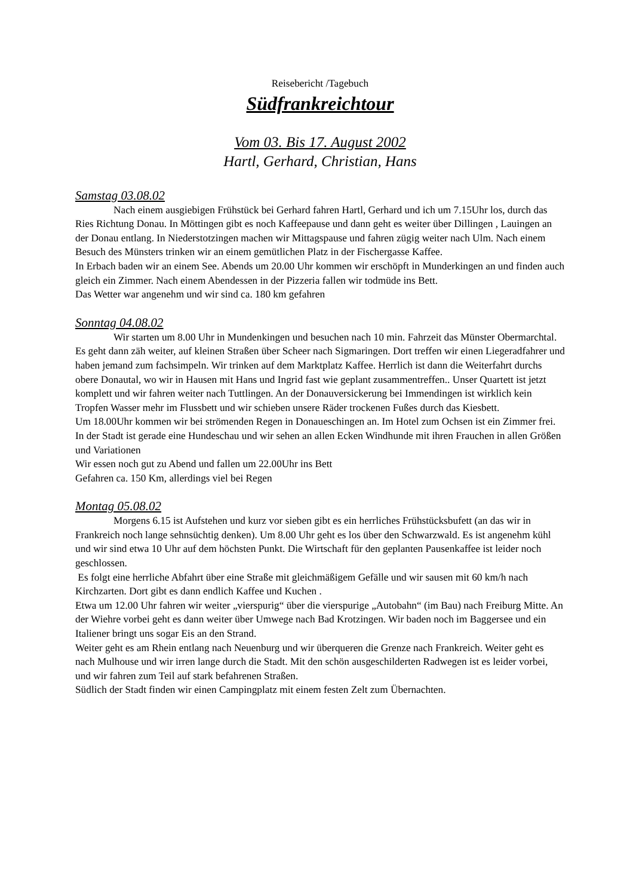Reisebericht /Tagebuch
Südfrankreichtour
Vom 03. Bis 17. August 2002
Hartl, Gerhard, Christian, Hans
Samstag 03.08.02
Nach einem ausgiebigen Frühstück bei Gerhard fahren Hartl, Gerhard und ich um 7.15Uhr los, durch das Ries Richtung Donau. In Möttingen gibt es noch Kaffeepause und dann geht es weiter über Dillingen , Lauingen an der Donau entlang. In Niederstotzingen machen wir Mittagspause und fahren zügig weiter nach Ulm. Nach einem Besuch des Münsters trinken wir an einem gemütlichen Platz in der Fischergasse Kaffee.
In Erbach baden wir an einem See. Abends um 20.00 Uhr kommen wir erschöpft in Munderkingen an und finden auch gleich ein Zimmer. Nach einem Abendessen in der Pizzeria fallen wir todmüde ins Bett.
Das Wetter war angenehm und wir sind ca. 180 km gefahren
Sonntag 04.08.02
Wir starten um 8.00 Uhr in Mundenkingen und besuchen nach 10 min. Fahrzeit das Münster Obermarchtal. Es geht dann zäh weiter, auf kleinen Straßen über Scheer nach Sigmaringen. Dort treffen wir einen Liegeradfahrer und haben jemand zum fachsimpeln. Wir trinken auf dem Marktplatz Kaffee. Herrlich ist dann die Weiterfahrt durchs obere Donautal, wo wir in Hausen mit Hans und Ingrid fast wie geplant zusammentreffen.. Unser Quartett ist jetzt komplett und wir fahren weiter nach Tuttlingen. An der Donauversickerung bei Immendingen ist wirklich kein Tropfen Wasser mehr im Flussbett und wir schieben unsere Räder trockenen Fußes durch das Kiesbett.
Um 18.00Uhr kommen wir bei strömenden Regen in Donaueschingen an. Im Hotel zum Ochsen ist ein Zimmer frei. In der Stadt ist gerade eine Hundeschau und wir sehen an allen Ecken Windhunde mit ihren Frauchen in allen Größen und Variationen
Wir essen noch gut zu Abend und fallen um 22.00Uhr ins Bett
Gefahren ca. 150 Km, allerdings viel bei Regen
Montag 05.08.02
Morgens 6.15 ist Aufstehen und kurz vor sieben gibt es ein herrliches Frühstücksbufett (an das wir in Frankreich noch lange sehnsüchtig denken). Um 8.00 Uhr geht es los über den Schwarzwald. Es ist angenehm kühl und wir sind etwa 10 Uhr auf dem höchsten Punkt. Die Wirtschaft für den geplanten Pausenkaffee ist leider noch geschlossen.
Es folgt eine herrliche Abfahrt über eine Straße mit gleichmäßigem Gefälle und wir sausen mit 60 km/h nach Kirchzarten. Dort gibt es dann endlich Kaffee und Kuchen .
Etwa um 12.00 Uhr fahren wir weiter „vierspurig“ über die vierspurige „Autobahn“ (im Bau) nach Freiburg Mitte. An der Wiehre vorbei geht es dann weiter über Umwege nach Bad Krotzingen. Wir baden noch im Baggersee und ein Italiener bringt uns sogar Eis an den Strand.
Weiter geht es am Rhein entlang nach Neuenburg und wir überqueren die Grenze nach Frankreich. Weiter geht es nach Mulhouse und wir irren lange durch die Stadt. Mit den schön ausgeschilderten Radwegen ist es leider vorbei, und wir fahren zum Teil auf stark befahrenen Straßen.
Südlich der Stadt finden wir einen Campingplatz mit einem festen Zelt zum Übernachten.